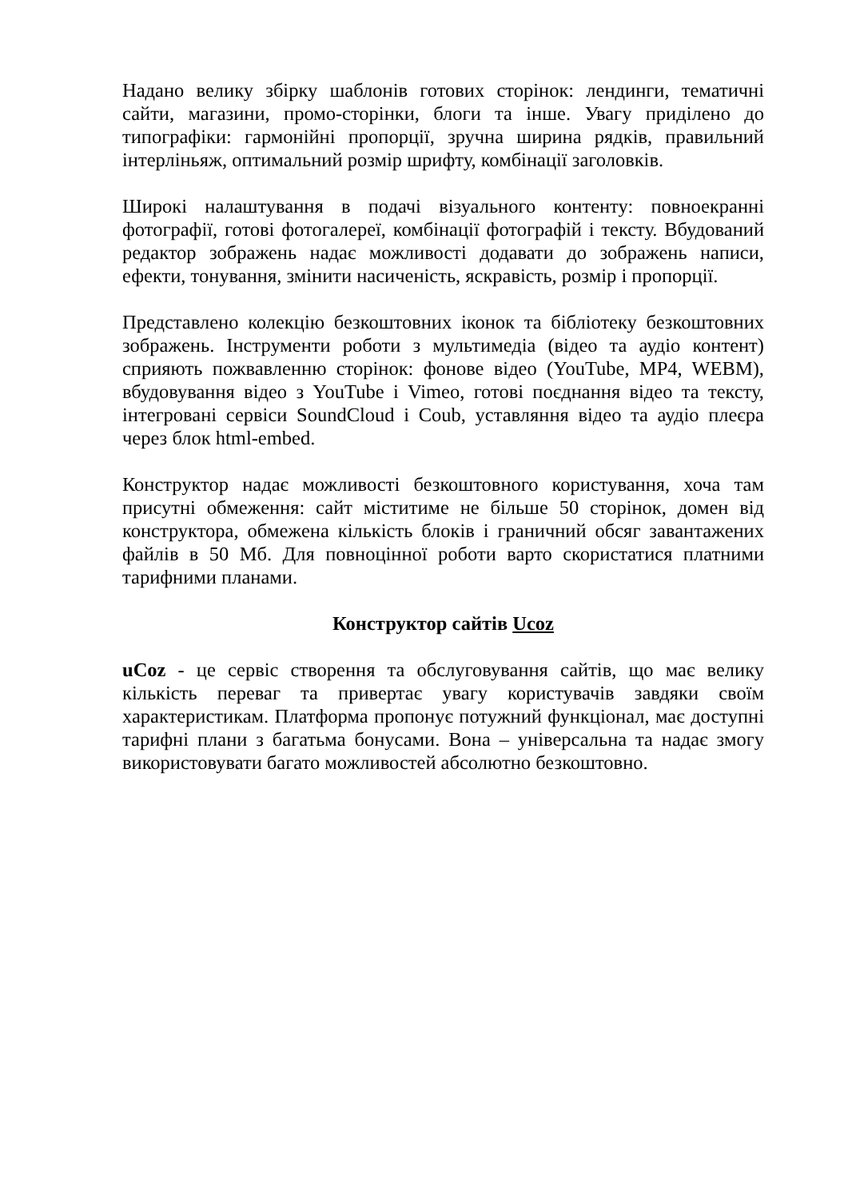Надано велику збірку шаблонів готових сторінок: лендинги, тематичні сайти, магазини, промо-сторінки, блоги та інше. Увагу приділено до типографіки: гармонійні пропорції, зручна ширина рядків, правильний інтерліньяж, оптимальний розмір шрифту, комбінації заголовків.
Широкі налаштування в подачі візуального контенту: повноекранні фотографії, готові фотогалереї, комбінації фотографій і тексту. Вбудований редактор зображень надає можливості додавати до зображень написи, ефекти, тонування, змінити насиченість, яскравість, розмір і пропорції.
Представлено колекцію безкоштовних іконок та бібліотеку безкоштовних зображень. Інструменти роботи з мультимедіа (відео та аудіо контент) сприяють пожвавленню сторінок: фонове відео (YouTube, MP4, WEBM), вбудовування відео з YouTube і Vimeo, готові поєднання відео та тексту, інтегровані сервіси SoundCloud і Coub, уставляння відео та аудіо плеєра через блок html-embed.
Конструктор надає можливості безкоштовного користування, хоча там присутні обмеження: сайт міститиме не більше 50 сторінок, домен від конструктора, обмежена кількість блоків і граничний обсяг завантажених файлів в 50 Мб. Для повноцінної роботи варто скористатися платними тарифними планами.
Конструктор сайтів Ucoz
uCoz - це сервіс створення та обслуговування сайтів, що має велику кількість переваг та привертає увагу користувачів завдяки своїм характеристикам. Платформа пропонує потужний функціонал, має доступні тарифні плани з багатьма бонусами. Вона – універсальна та надає змогу використовувати багато можливостей абсолютно безкоштовно.